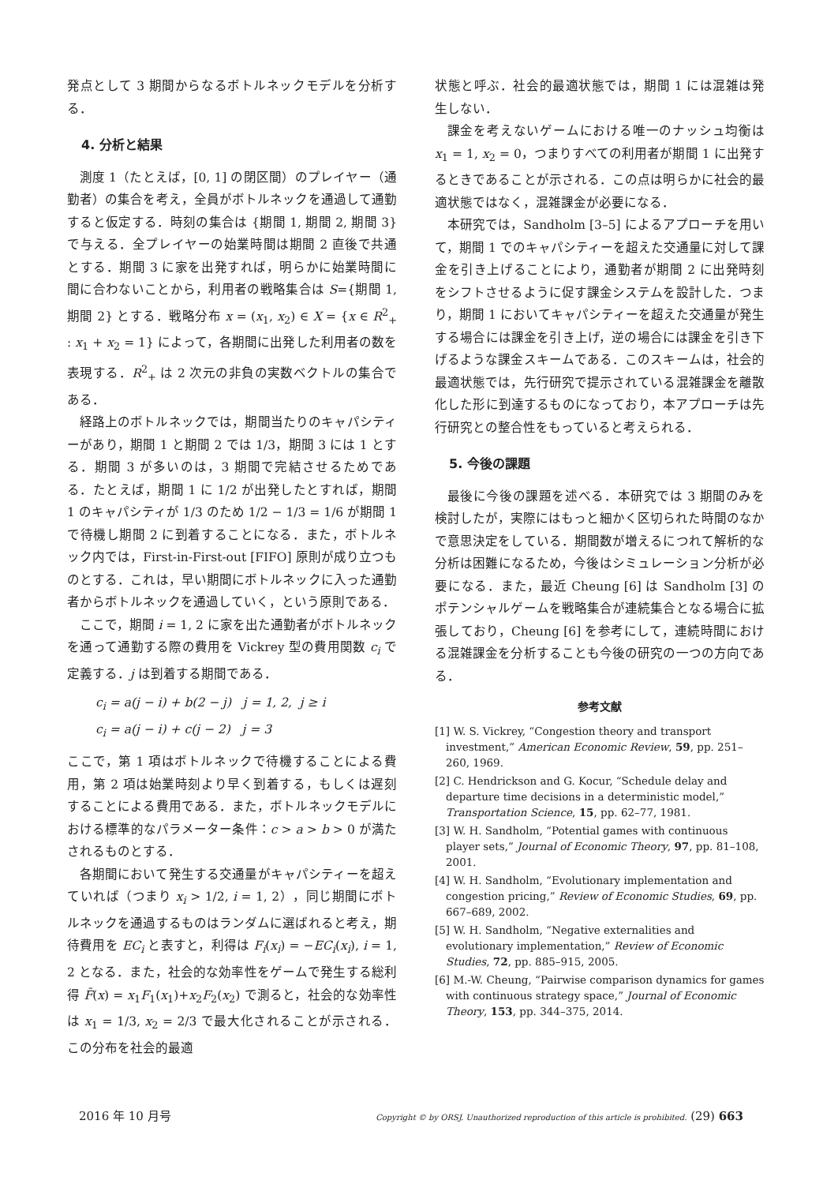発点として 3 期間からなるボトルネックモデルを分析する．
4. 分析と結果
測度 1（たとえば，[0, 1] の閉区間）のプレイヤー（通勤者）の集合を考え，全員がボトルネックを通過して通勤すると仮定する．時刻の集合は {期間 1, 期間 2, 期間 3} で与える．全プレイヤーの始業時間は期間 2 直後で共通とする．期間 3 に家を出発すれば，明らかに始業時間に間に合わないことから，利用者の戦略集合は S={期間 1, 期間 2} とする．戦略分布 x = (x<sub>1</sub>, x<sub>2</sub>) ∈ X = {x ∈ R<sup>2</sup><sub>+</sub> : x<sub>1</sub> + x<sub>2</sub> = 1} によって，各期間に出発した利用者の数を表現する．R<sup>2</sup><sub>+</sub> は 2 次元の非負の実数ベクトルの集合である．
経路上のボトルネックでは，期間当たりのキャパシティーがあり，期間 1 と期間 2 では 1/3，期間 3 には 1 とする．期間 3 が多いのは，3 期間で完結させるためである．たとえば，期間 1 に 1/2 が出発したとすれば，期間 1 のキャパシティが 1/3 のため 1/2 − 1/3 = 1/6 が期間 1 で待機し期間 2 に到着することになる．また，ボトルネック内では，First-in-First-out [FIFO] 原則が成り立つものとする．これは，早い期間にボトルネックに入った通勤者からボトルネックを通過していく，という原則である．
ここで，期間 i = 1, 2 に家を出た通勤者がボトルネックを通って通勤する際の費用を Vickrey 型の費用関数 c<sub>i</sub> で定義する．j は到着する期間である．
c<sub>i</sub> = a(j − i) + b(2 − j) j = 1, 2, j ≥ i
c<sub>i</sub> = a(j − i) + c(j − 2) j = 3
ここで，第 1 項はボトルネックで待機することによる費用，第 2 項は始業時刻より早く到着する，もしくは遅刻することによる費用である．また，ボトルネックモデルにおける標準的なパラメーター条件：c > a > b > 0 が満たされるものとする．
各期間において発生する交通量がキャパシティーを超えていれば（つまり x<sub>i</sub> > 1/2, i = 1, 2），同じ期間にボトルネックを通過するものはランダムに選ばれると考え，期待費用を EC<sub>i</sub> と表すと，利得は F<sub>i</sub>(x<sub>i</sub>) = −EC<sub>i</sub>(x<sub>i</sub>), i = 1, 2 となる．また，社会的な効率性をゲームで発生する総利得 F̄(x) = x<sub>1</sub>F<sub>1</sub>(x<sub>1</sub>)+x<sub>2</sub>F<sub>2</sub>(x<sub>2</sub>) で測ると，社会的な効率性は x<sub>1</sub> = 1/3, x<sub>2</sub> = 2/3 で最大化されることが示される．この分布を社会的最適
状態と呼ぶ．社会的最適状態では，期間 1 には混雑は発生しない．
課金を考えないゲームにおける唯一のナッシュ均衡は x<sub>1</sub> = 1, x<sub>2</sub> = 0，つまりすべての利用者が期間 1 に出発するときであることが示される．この点は明らかに社会的最適状態ではなく，混雑課金が必要になる．
本研究では，Sandholm [3–5] によるアプローチを用いて，期間 1 でのキャパシティーを超えた交通量に対して課金を引き上げることにより，通勤者が期間 2 に出発時刻をシフトさせるように促す課金システムを設計した．つまり，期間 1 においてキャパシティーを超えた交通量が発生する場合には課金を引き上げ，逆の場合には課金を引き下げるような課金スキームである．このスキームは，社会的最適状態では，先行研究で提示されている混雑課金を離散化した形に到達するものになっており，本アプローチは先行研究との整合性をもっていると考えられる．
5. 今後の課題
最後に今後の課題を述べる．本研究では 3 期間のみを検討したが，実際にはもっと細かく区切られた時間のなかで意思決定をしている．期間数が増えるにつれて解析的な分析は困難になるため，今後はシミュレーション分析が必要になる．また，最近 Cheung [6] は Sandholm [3] のポテンシャルゲームを戦略集合が連続集合となる場合に拡張しており，Cheung [6] を参考にして，連続時間における混雑課金を分析することも今後の研究の一つの方向である．
参考文献
[1] W. S. Vickrey, “Congestion theory and transport investment,” American Economic Review, 59, pp. 251–260, 1969.
[2] C. Hendrickson and G. Kocur, “Schedule delay and departure time decisions in a deterministic model,” Transportation Science, 15, pp. 62–77, 1981.
[3] W. H. Sandholm, “Potential games with continuous player sets,” Journal of Economic Theory, 97, pp. 81–108, 2001.
[4] W. H. Sandholm, “Evolutionary implementation and congestion pricing,” Review of Economic Studies, 69, pp. 667–689, 2002.
[5] W. H. Sandholm, “Negative externalities and evolutionary implementation,” Review of Economic Studies, 72, pp. 885–915, 2005.
[6] M.-W. Cheung, “Pairwise comparison dynamics for games with continuous strategy space,” Journal of Economic Theory, 153, pp. 344–375, 2014.
2016 年 10 月号 Copyright © by ORSJ. Unauthorized reproduction of this article is prohibited. (29) 663